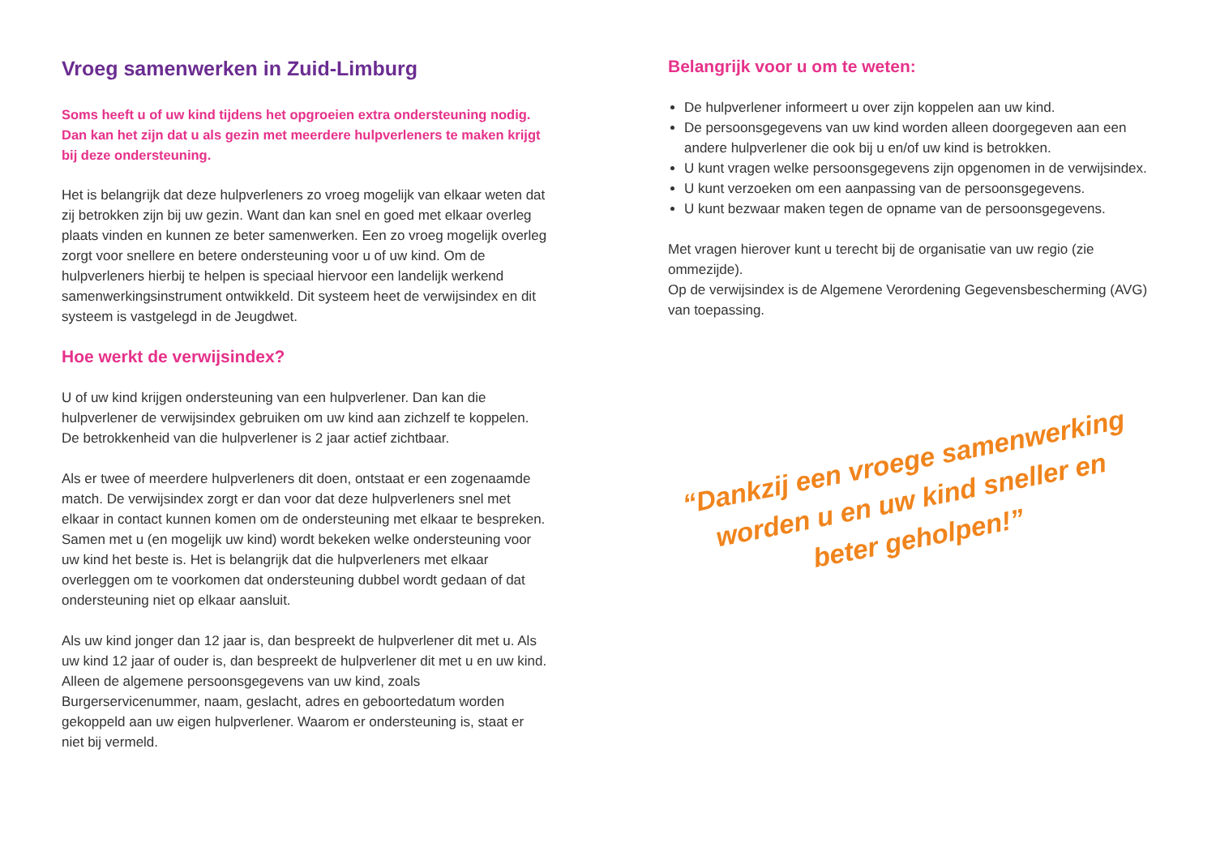Vroeg samenwerken in Zuid-Limburg
Soms heeft u of uw kind tijdens het opgroeien extra ondersteuning nodig. Dan kan het zijn dat u als gezin met meerdere hulpverleners te maken krijgt bij deze ondersteuning.
Het is belangrijk dat deze hulpverleners zo vroeg mogelijk van elkaar weten dat zij betrokken zijn bij uw gezin. Want dan kan snel en goed met elkaar overleg plaats vinden en kunnen ze beter samenwerken. Een zo vroeg mogelijk overleg zorgt voor snellere en betere ondersteuning voor u of uw kind. Om de hulpverleners hierbij te helpen is speciaal hiervoor een landelijk werkend samenwerkingsinstrument ontwikkeld. Dit systeem heet de verwijsindex en dit systeem is vastgelegd in de Jeugdwet.
Hoe werkt de verwijsindex?
U of uw kind krijgen ondersteuning van een hulpverlener. Dan kan die hulpverlener de verwijsindex gebruiken om uw kind aan zichzelf te koppelen. De betrokkenheid van die hulpverlener is 2 jaar actief zichtbaar.
Als er twee of meerdere hulpverleners dit doen, ontstaat er een zogenaamde match. De verwijsindex zorgt er dan voor dat deze hulpverleners snel met elkaar in contact kunnen komen om de ondersteuning met elkaar te bespreken. Samen met u (en mogelijk uw kind) wordt bekeken welke ondersteuning voor uw kind het beste is. Het is belangrijk dat die hulpverleners met elkaar overleggen om te voorkomen dat ondersteuning dubbel wordt gedaan of dat ondersteuning niet op elkaar aansluit.
Als uw kind jonger dan 12 jaar is, dan bespreekt de hulpverlener dit met u. Als uw kind 12 jaar of ouder is, dan bespreekt de hulpverlener dit met u en uw kind. Alleen de algemene persoonsgegevens van uw kind, zoals Burgerservicenummer, naam, geslacht, adres en geboortedatum worden gekoppeld aan uw eigen hulpverlener. Waarom er ondersteuning is, staat er niet bij vermeld.
Belangrijk voor u om te weten:
De hulpverlener informeert u over zijn koppelen aan uw kind.
De persoonsgegevens van uw kind worden alleen doorgegeven aan een andere hulpverlener die ook bij u en/of uw kind is betrokken.
U kunt vragen welke persoonsgegevens zijn opgenomen in de verwijsindex.
U kunt verzoeken om een aanpassing van de persoonsgegevens.
U kunt bezwaar maken tegen de opname van de persoonsgegevens.
Met vragen hierover kunt u terecht bij de organisatie van uw regio (zie ommezijde).
Op de verwijsindex is de Algemene Verordening Gegevensbescherming (AVG) van toepassing.
“Dankzij een vroege samenwerking
worden u en uw kind sneller en
beter geholpen!”